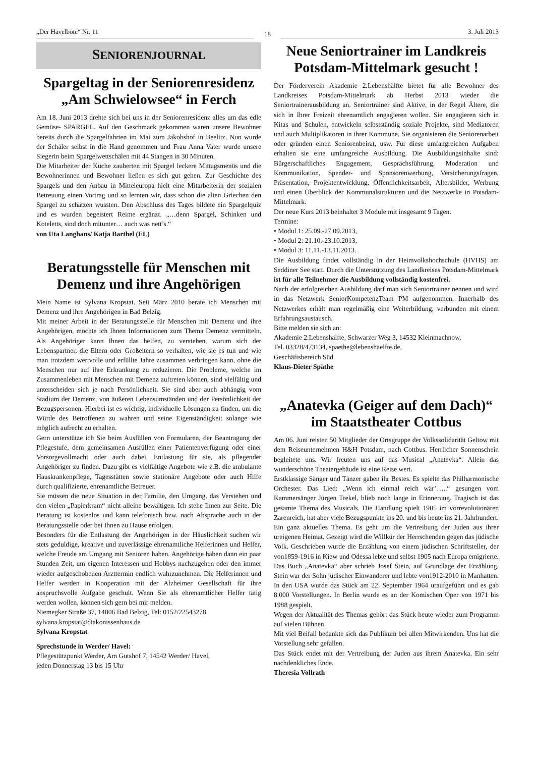„Der Havelbote“ Nr. 11
18
3. Juli 2013
SENIORENJOURNAL
Spargeltag in der Seniorenresidenz „Am Schwielowsee“ in Ferch
Am 18. Juni 2013 drehte sich bei uns in der Seniorenresidenz alles um das edle Gemüse- SPARGEL. Auf den Geschmack gekommen waren unsere Bewohner bereits durch die Spargelfahrten im Mai zum Jakobshof in Beelitz. Nun wurde der Schäler selbst in die Hand genommen und Frau Anna Vater wurde unsere Siegerin beim Spargelwettschälen mit 44 Stangen in 30 Minuten.
Die Mitarbeiter der Küche zauberten mit Spargel leckere Mittagsmenüs und die Bewohnerinnen und Bewohner ließen es sich gut gehen. Zur Geschichte des Spargels und den Anbau in Mitteleuropa hielt eine Mitarbeiterin der sozialen Betreuung einen Vortrag und so lernten wir, dass schon die alten Griechen den Spargel zu schätzen wussten. Den Abschluss des Tages bildete ein Spargelquiz und es wurden begeistert Reime ergänzt. „…denn Spargel, Schinken und Koteletts, sind doch mitunter… auch was nett’s.“
von Uta Langhans/ Katja Barthel (EL)
Beratungsstelle für Menschen mit Demenz und ihre Angehörigen
Mein Name ist Sylvana Kropstat. Seit März 2010 berate ich Menschen mit Demenz und ihre Angehörigen in Bad Belzig.
Mit meiner Arbeit in der Beratungsstelle für Menschen mit Demenz und ihre Angehörigen, möchte ich Ihnen Informationen zum Thema Demenz vermitteln. Als Angehöriger kann Ihnen das helfen, zu verstehen, warum sich der Lebenspartner, die Eltern oder Großeltern so verhalten, wie sie es tun und wie man trotzdem wertvolle und erfüllte Jahre zusammen verbringen kann, ohne die Menschen nur auf ihre Erkrankung zu reduzieren. Die Probleme, welche im Zusammenleben mit Menschen mit Demenz auftreten können, sind vielfältig und unterscheiden sich je nach Persönlichkeit. Sie sind aber auch abhängig vom Stadium der Demenz, von äußeren Lebensumständen und der Persönlichkeit der Bezugspersonen. Hierbei ist es wichtig, individuelle Lösungen zu finden, um die Würde des Betroffenen zu wahren und seine Eigenständigkeit solange wie möglich aufrecht zu erhalten.
Gern unterstütze ich Sie beim Ausfüllen von Formularen, der Beantragung der Pflegestufe, dem gemeinsamen Ausfüllen einer Patientenverfügung oder einer Vorsorgevollmacht oder auch dabei, Entlastung für sie, als pflegender Angehöriger zu finden. Dazu gibt es vielfältige Angebote wie z.B. die ambulante Hauskrankenpflege, Tagesstätten sowie stationäre Angebote oder auch Hilfe durch qualifizierte, ehrenamtliche Betreuer.
Sie müssen die neue Situation in der Familie, den Umgang, das Verstehen und den vielen „Papierkram“ nicht alleine bewältigen. Ich stehe Ihnen zur Seite. Die Beratung ist kostenlos und kann telefonisch bzw. nach Absprache auch in der Beratungsstelle oder bei Ihnen zu Hause erfolgen.
Besonders für die Entlastung der Angehörigen in der Häuslichkeit suchen wir stets geduldige, kreative und zuverlässige ehrenamtliche Helferinnen und Helfer, welche Freude am Umgang mit Senioren haben. Angehörige haben dann ein paar Stunden Zeit, um eigenen Interessen und Hobbys nachzugehen oder den immer wieder aufgeschobenen Arzttermin endlich wahrzunehmen. Die Helferinnen und Helfer werden in Kooperation mit der Alzheimer Gesellschaft für ihre anspruchsvolle Aufgabe geschult. Wenn Sie als ehrenamtlicher Helfer tätig werden wollen, können sich gern bei mir melden.
Niemegker Straße 37, 14806 Bad Belzig, Tel: 0152/22543278
sylvana.kropstat@diakonissenhaus.de
Sylvana Kropstat
Sprechstunde in Werder/ Havel:
Pflegestützpunkt Werder, Am Gutshof 7, 14542 Werder/ Havel,
jeden Donnerstag 13 bis 15 Uhr
Neue Seniortrainer im Landkreis Potsdam-Mittelmark gesucht !
Der Förderverein Akademie 2.Lebenshälfte bietet für alle Bewohner des Landkreises Potsdam-Mittelmark ab Herbst 2013 wieder die Seniortrainerausbildung an. Seniortrainer sind Aktive, in der Regel Ältere, die sich in Ihrer Freizeit ehrenamtlich engagieren wollen. Sie engagieren sich in Kitas und Schulen, entwickeln selbstständig soziale Projekte, sind Mediatoren und auch Multiplikatoren in ihrer Kommune. Sie organisieren die Seniorenarbeit oder gründen einen Seniorenbeirat, usw. Für diese umfangreichen Aufgaben erhalten sie eine umfangreiche Ausbildung. Die Ausbildungsinhalte sind: Bürgerschaftliches Engagement, Gesprächsführung, Moderation und Kommunikation, Spender- und Sponsorenwerbung, Versicherungsfragen, Präsentation, Projektentwicklung, Öffentlichkeitsarbeit, Altersbilder, Werbung und einen Überblick der Kommunalstrukturen und die Netzwerke in Potsdam-Mittelmark.
Der neue Kurs 2013 beinhaltet 3 Module mit insgesamt 9 Tagen.
Termine:
• Modul 1: 25.09.-27.09.2013,
• Modul 2: 21.10.-23.10.2013,
• Modul 3: 11.11.-13.11.2013.
Die Ausbildung findet vollständig in der Heimvolkshochschule (HVHS) am Seddiner See statt. Durch die Unterstützung des Landkreises Potsdam-Mittelmark ist für alle Teilnehmer die Ausbildung vollständig kostenfrei.
Nach der erfolgreichen Ausbildung darf man sich Seniortrainer nennen und wird in das Netzwerk SeniorKompetenzTeam PM aufgenommen. Innerhalb des Netzwerkes erhält man regelmäßig eine Weiterbildung, verbunden mit einem Erfahrungsaustausch.
Bitte melden sie sich an:
Akademie 2.Lebenshälfte, Schwarzer Weg 3, 14532 Kleinmachnow,
Tel. 03328/473134, spaethe@lebenshaelfte.de,
Geschäftsbereich Süd
Klaus-Dieter Späthe
„Anatevka (Geiger auf dem Dach)“ im Staatstheater Cottbus
Am 06. Juni reisten 50 Mitglieder der Ortsgruppe der Volkssolidarität Geltow mit dem Reiseunternehmen H&H Potsdam, nach Cottbus. Herrlicher Sonnenschein begleitete uns. Wir freuten uns auf das Musical „Anatevka“. Allein das wunderschöne Theatergebäude ist eine Reise wert.
Erstklassige Sänger und Tänzer gaben ihr Bestes. Es spielte das Philharmonische Orchester. Das Lied: „Wenn ich einmal reich wär’…..“ gesungen vom Kammersänger Jürgen Trekel, blieb noch lange in Erinnerung. Tragisch ist das gesamte Thema des Musicals. Die Handlung spielt 1905 im vorrevolutionären Zarenreich, hat aber viele Bezugspunkte ins 20. und bis heute ins 21. Jahrhundert. Ein ganz aktuelles Thema. Es geht um die Vertreibung der Juden aus ihrer ureigenen Heimat. Gezeigt wird die Willkür der Herrschenden gegen das jüdische Volk. Geschrieben wurde die Erzählung von einem jüdischen Schriftsteller, der von1859-1916 in Kiew und Odessa lebte und selbst 1905 nach Europa emigrierte. Das Buch „Anatevka“ aber schrieb Josef Stein, auf Grundlage der Erzählung. Stein war der Sohn jüdischer Einwanderer und lebte von1912-2010 in Manhatten. In den USA wurde das Stück am 22. September 1964 uraufgeführt und es gab 8.000 Vorstellungen. In Berlin wurde es an der Komischen Oper von 1971 bis 1988 gespielt.
Wegen der Aktualität des Themas gehört das Stück heute wieder zum Programm auf vielen Bühnen.
Mit viel Beifall bedankte sich das Publikum bei allen Mitwirkenden. Uns hat die Vorstellung sehr gefallen.
Das Stück endet mit der Vertreibung der Juden aus ihrem Anatevka. Ein sehr nachdenkliches Ende.
Theresia Vollrath